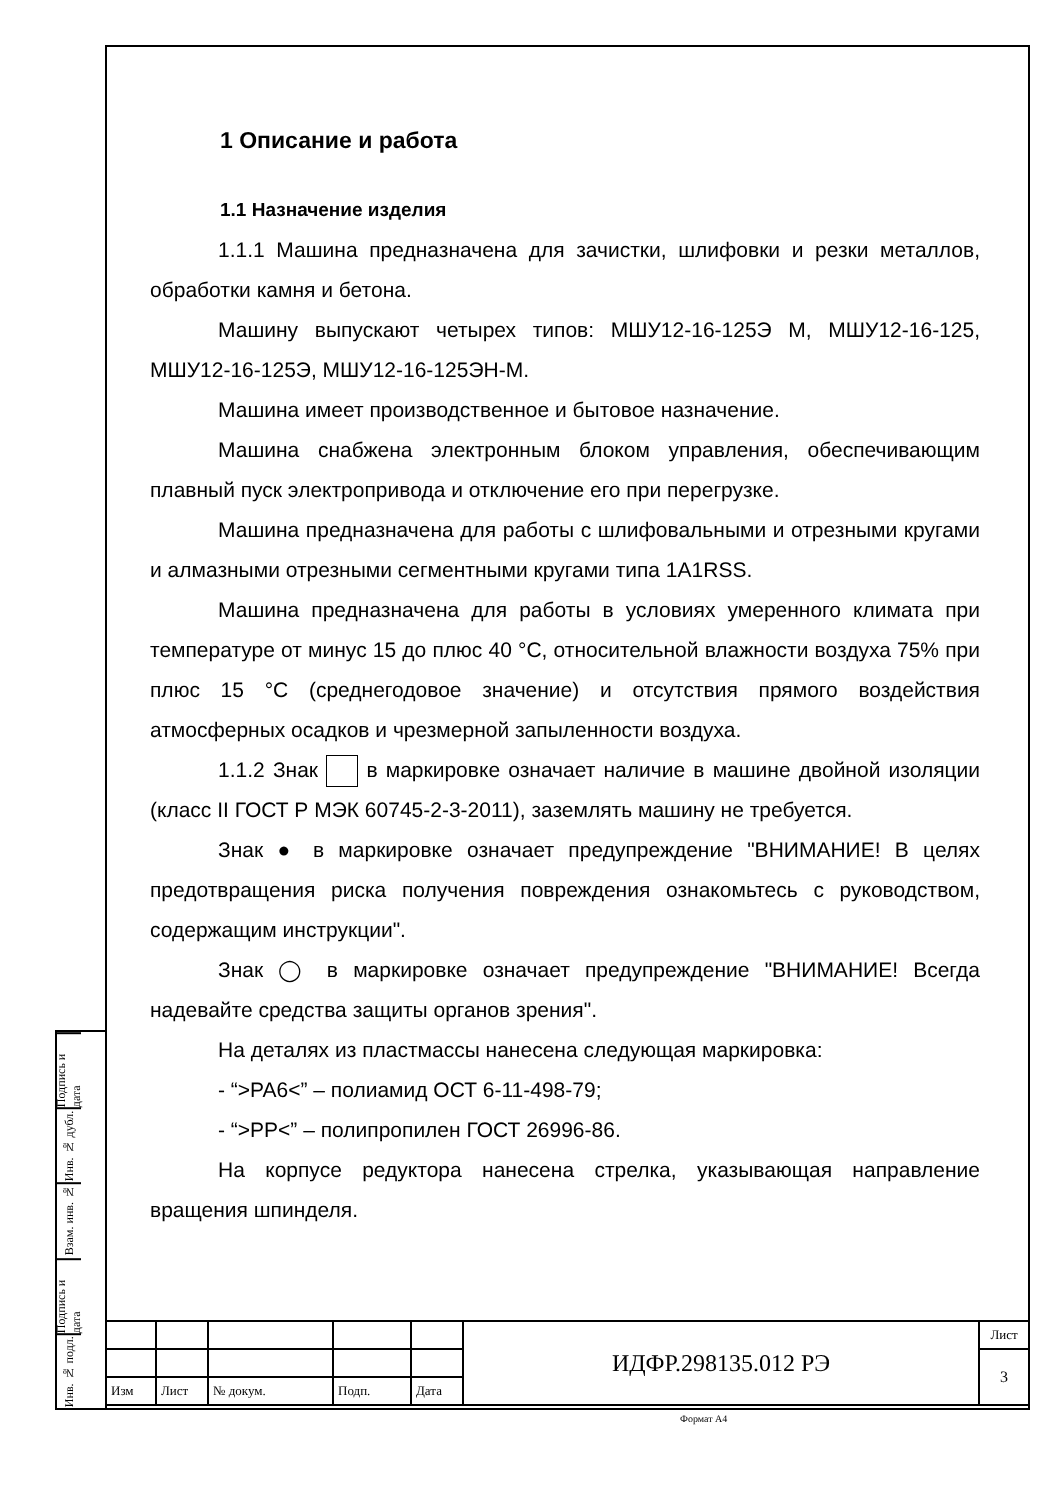1 Описание и работа
1.1 Назначение изделия
1.1.1 Машина предназначена для зачистки, шлифовки и резки металлов, обработки камня и бетона.
Машину выпускают четырех типов: МШУ12-16-125Э М, МШУ12-16-125, МШУ12-16-125Э, МШУ12-16-125ЭН-М.
Машина имеет производственное и бытовое назначение.
Машина снабжена электронным блоком управления, обеспечивающим плавный пуск электропривода и отключение его при перегрузке.
Машина предназначена для работы с шлифовальными и отрезными кругами и алмазными отрезными сегментными кругами типа 1A1RSS.
Машина предназначена для работы в условиях умеренного климата при температуре от минус 15 до плюс 40 °С, относительной влажности воздуха 75% при плюс 15 °С (среднегодовое значение) и отсутствия прямого воздействия атмосферных осадков и чрезмерной запыленности воздуха.
1.1.2 Знак в маркировке означает наличие в машине двойной изоляции (класс II ГОСТ Р МЭК 60745-2-3-2011), заземлять машину не требуется.
Знак ● в маркировке означает предупреждение "ВНИМАНИЕ! В целях предотвращения риска получения повреждения ознакомьтесь с руководством, содержащим инструкции".
Знак ◯ в маркировке означает предупреждение "ВНИМАНИЕ! Всегда надевайте средства защиты органов зрения".
На деталях из пластмассы нанесена следующая маркировка:
- “>PA6<” – полиамид ОСТ 6-11-498-79;
- “>PP<” – полипропилен ГОСТ 26996-86.
На корпусе редуктора нанесена стрелка, указывающая направление вращения шпинделя.
Подпись и дата
Инв. № дубл.
Взам. инв. №
Подпись и дата
Инв. № подл.
| | | | | | ИДФР.298135.012 РЭ | Лист |
| | | | | | | 3 |
| Изм | Лист | № докум. | Подп. | Дата | | |
Формат А4